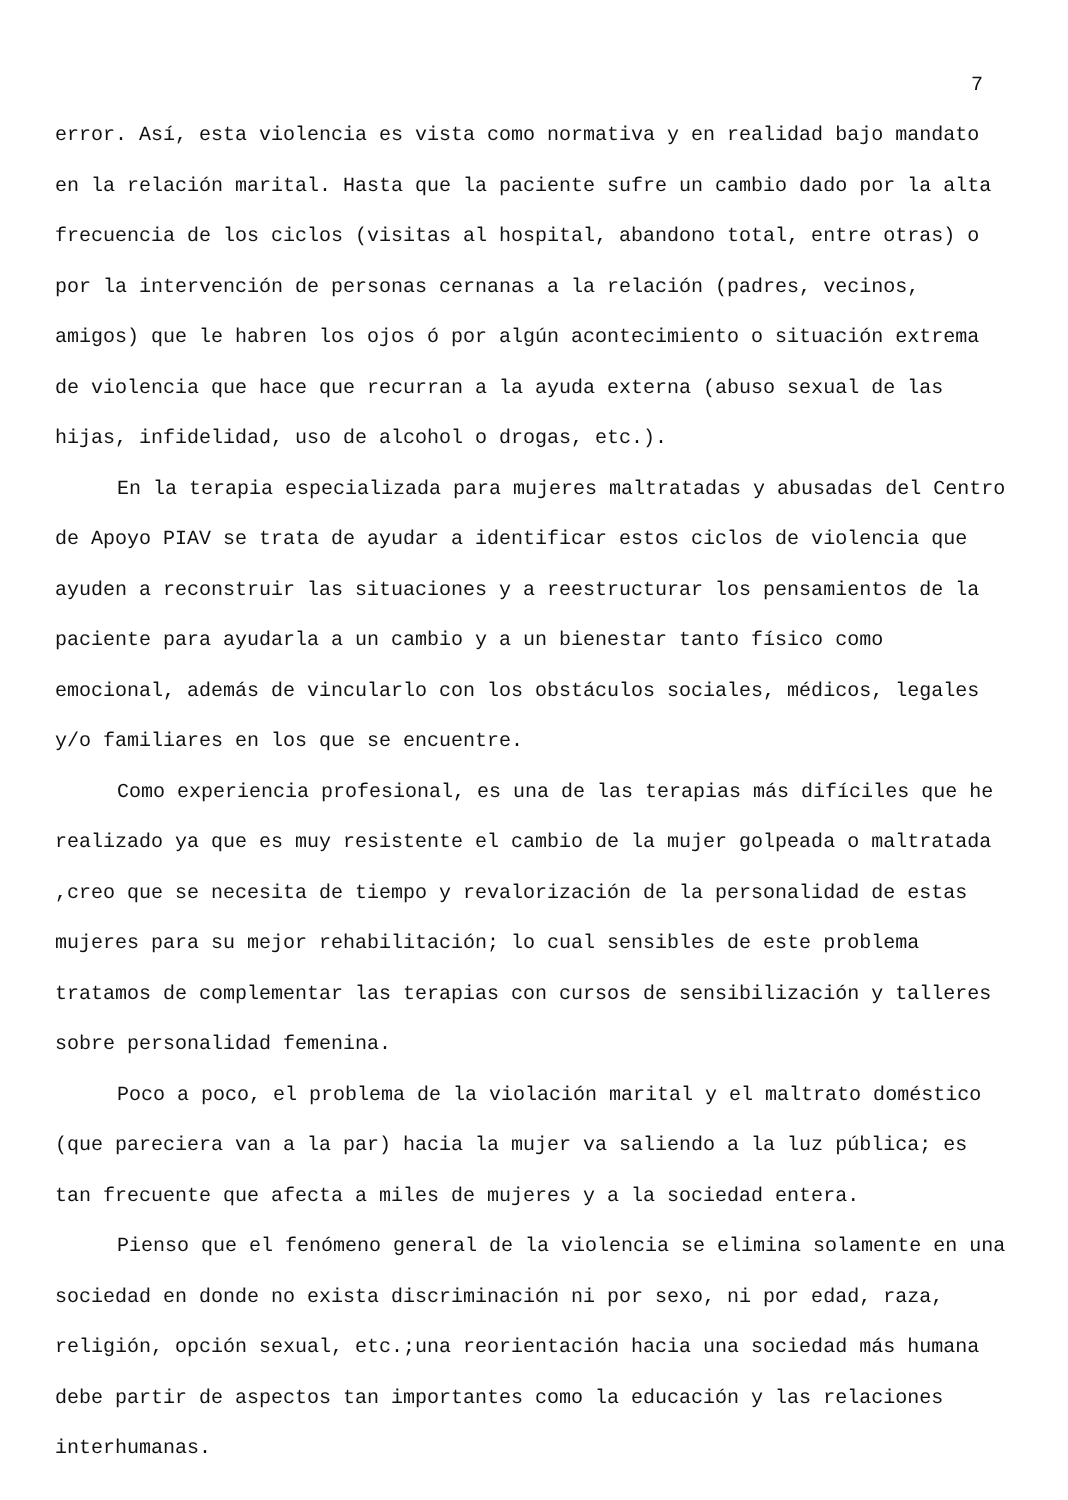7
error. Así, esta violencia es vista como normativa y en realidad bajo mandato en la relación marital. Hasta que la paciente sufre un cambio dado por la alta frecuencia de los ciclos (visitas al hospital, abandono total, entre otras) o por la intervención de personas cernanas a la relación (padres, vecinos, amigos) que le habren los ojos ó por algún acontecimiento o situación extrema de violencia que hace que recurran a la ayuda externa (abuso sexual de las hijas, infidelidad, uso de alcohol o drogas, etc.).
En la terapia especializada para mujeres maltratadas y abusadas del Centro de Apoyo PIAV se trata de ayudar a identificar estos ciclos de violencia que ayuden a reconstruir las situaciones y a reestructurar los pensamientos de la paciente para ayudarla a un cambio y a un bienestar tanto físico como emocional, además de vincularlo con los obstáculos sociales, médicos, legales y/o familiares en los que se encuentre.
Como experiencia profesional, es una de las terapias más difíciles que he realizado ya que es muy resistente el cambio de la mujer golpeada o maltratada ,creo que se necesita de tiempo y revalorización de la personalidad de estas mujeres para su mejor rehabilitación; lo cual sensibles de este problema tratamos de complementar las terapias con cursos de sensibilización y talleres sobre personalidad femenina.
Poco a poco, el problema de la violación marital y el maltrato doméstico (que pareciera van a la par) hacia la mujer va saliendo a la luz pública; es tan frecuente que afecta a miles de mujeres y a la sociedad entera.
Pienso que el fenómeno general de la violencia se elimina solamente en una sociedad en donde no exista discriminación ni por sexo, ni por edad, raza, religión, opción sexual, etc.;una reorientación hacia una sociedad más humana debe partir de aspectos tan importantes como la educación y las relaciones interhumanas.